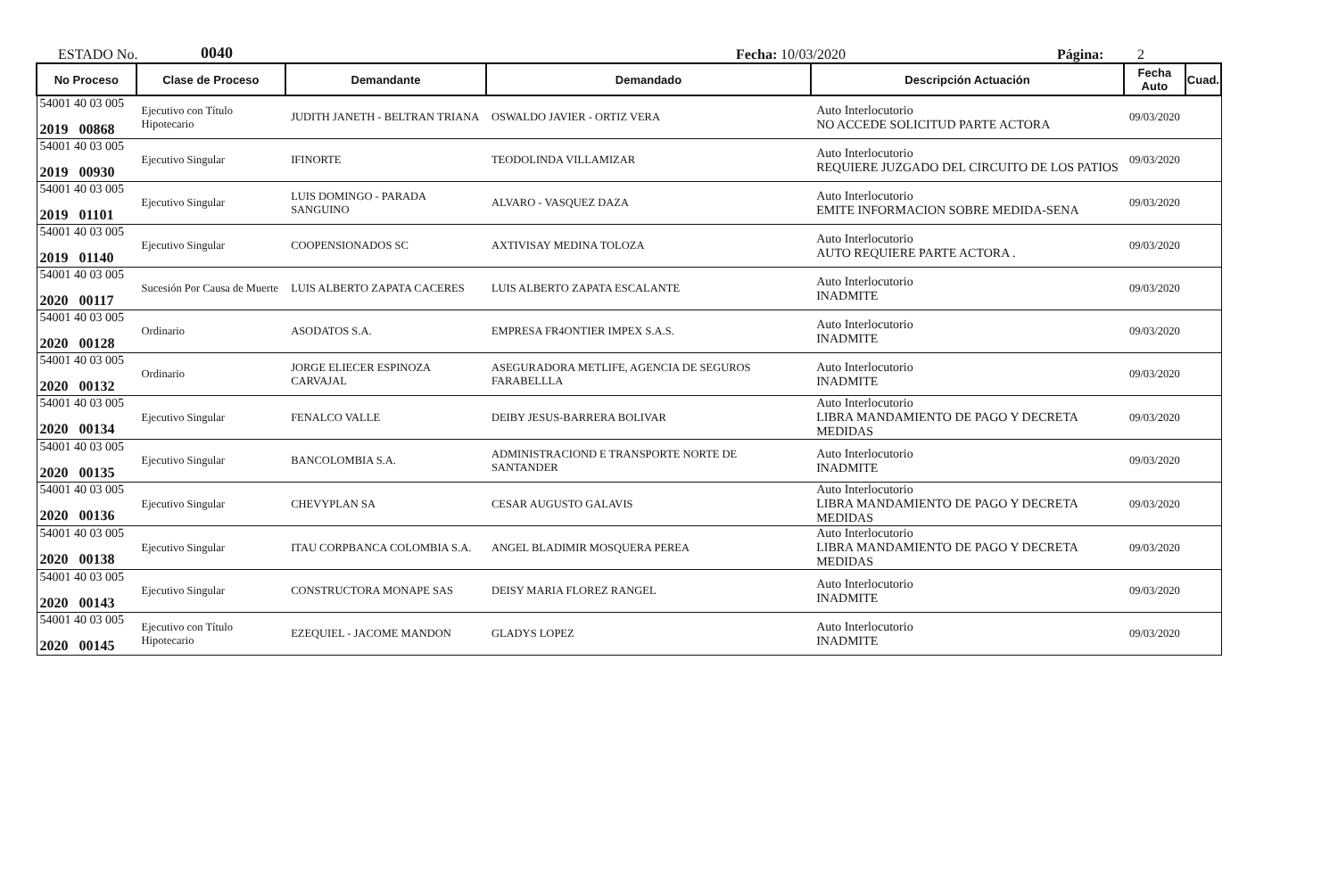ESTADO No. 0040 Fecha: 10/03/2020 Página: 2
| No Proceso | Clase de Proceso | Demandante | Demandado | Descripción Actuación | Fecha Auto | Cuad. |
| --- | --- | --- | --- | --- | --- | --- |
| 54001 40 03 005 2019 00868 | Ejecutivo con Título Hipotecario | JUDITH JANETH - BELTRAN TRIANA | OSWALDO JAVIER - ORTIZ VERA | Auto Interlocutorio NO ACCEDE SOLICITUD PARTE ACTORA | 09/03/2020 | |
| 54001 40 03 005 2019 00930 | Ejecutivo Singular | IFINORTE | TEODOLINDA VILLAMIZAR | Auto Interlocutorio REQUIERE JUZGADO DEL CIRCUITO DE LOS PATIOS | 09/03/2020 | |
| 54001 40 03 005 2019 01101 | Ejecutivo Singular | LUIS DOMINGO - PARADA SANGUINO | ALVARO - VASQUEZ DAZA | Auto Interlocutorio EMITE INFORMACION SOBRE MEDIDA-SENA | 09/03/2020 | |
| 54001 40 03 005 2019 01140 | Ejecutivo Singular | COOPENSIONADOS SC | AXTIVISAY MEDINA TOLOZA | Auto Interlocutorio AUTO REQUIERE PARTE ACTORA . | 09/03/2020 | |
| 54001 40 03 005 2020 00117 | Sucesión Por Causa de Muerte | LUIS ALBERTO ZAPATA CACERES | LUIS ALBERTO ZAPATA ESCALANTE | Auto Interlocutorio INADMITE | 09/03/2020 | |
| 54001 40 03 005 2020 00128 | Ordinario | ASODATOS S.A. | EMPRESA FR4ONTIER IMPEX S.A.S. | Auto Interlocutorio INADMITE | 09/03/2020 | |
| 54001 40 03 005 2020 00132 | Ordinario | JORGE ELIECER ESPINOZA CARVAJAL | ASEGURADORA METLIFE, AGENCIA DE SEGUROS FARABELLLA | Auto Interlocutorio INADMITE | 09/03/2020 | |
| 54001 40 03 005 2020 00134 | Ejecutivo Singular | FENALCO VALLE | DEIBY JESUS-BARRERA BOLIVAR | Auto Interlocutorio LIBRA MANDAMIENTO DE PAGO Y DECRETA MEDIDAS | 09/03/2020 | |
| 54001 40 03 005 2020 00135 | Ejecutivo Singular | BANCOLOMBIA S.A. | ADMINISTRACIOND E TRANSPORTE NORTE DE SANTANDER | Auto Interlocutorio INADMITE | 09/03/2020 | |
| 54001 40 03 005 2020 00136 | Ejecutivo Singular | CHEVYPLAN SA | CESAR AUGUSTO GALAVIS | Auto Interlocutorio LIBRA MANDAMIENTO DE PAGO Y DECRETA MEDIDAS | 09/03/2020 | |
| 54001 40 03 005 2020 00138 | Ejecutivo Singular | ITAU CORPBANCA COLOMBIA S.A. | ANGEL BLADIMIR MOSQUERA PEREA | Auto Interlocutorio LIBRA MANDAMIENTO DE PAGO Y DECRETA MEDIDAS | 09/03/2020 | |
| 54001 40 03 005 2020 00143 | Ejecutivo Singular | CONSTRUCTORA MONAPE SAS | DEISY MARIA FLOREZ RANGEL | Auto Interlocutorio INADMITE | 09/03/2020 | |
| 54001 40 03 005 2020 00145 | Ejecutivo con Título Hipotecario | EZEQUIEL - JACOME MANDON | GLADYS LOPEZ | Auto Interlocutorio INADMITE | 09/03/2020 | |